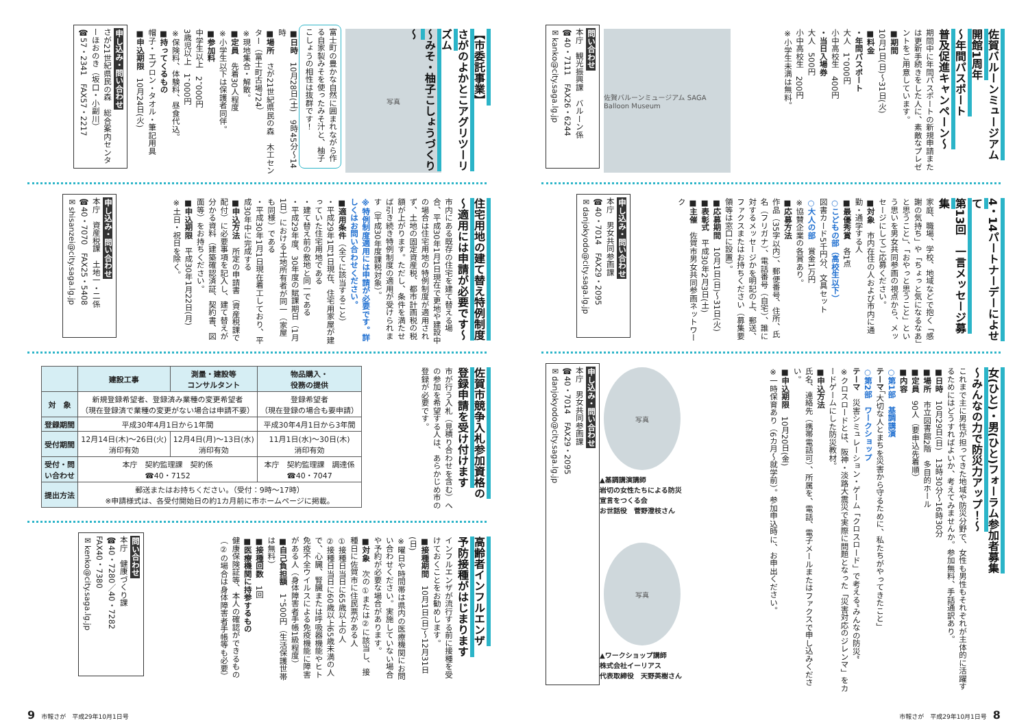佐賀バルーンミュージアム
開館1周年
～年間パスポート
普及促進キャンペーン～
期間中に年間パスポートの新規申請または更新手続きをした人に、素敵なプレゼントをご用意しています。
■期間
10月1日(日)～31日(火)
■料金
・年間パスポート
大人　1，000円
小中高校生　400円
・当日入場券
大人　500円
小中高校生　200円
※小学生未満は無料。
佐賀バルーンミュージアム SAGA Balloon Museum
問い合わせ
本庁　観光振興課　バルーン係
☎40・7111　FAX26・6244
✉kanko@city.saga.lg.jp
4・14パートナーデーによせて
第13回　一言メッセージ募集
家庭、職場、学校、地域などで抱く「感謝の気持ち」や「ちょっと気になるなあ」と思うこと」、「おやっと思うこと」という思いを男女共同参画の視点から、メッセージにしてご応募ください。
■対象　市内在住の人および市内に通勤・通学する人
■最優秀賞　各1点
○こどもの部（高校生以下）
図書カード5千円分、文具セット
○大人の部　賞金1万円
※協賛企業の各賞あり。
■応募方法
作品（35字以内）、郵便番号、住所、氏名（フリガナ）、電話番号（自宅）、誰に対するメッセージかを明記の上、郵送、ファクスまたはお持ちください（募集要領等は窓口に設置）。
■応募期間　10月1日(日)～31日(火)
■表彰式　平成30年2月3日(土)
■主催　佐賀市男女共同参画ネットワーク
申し込み・問い合わせ
本庁　男女共同参画課
☎40・7014　FAX29・2095
✉danjokyodo@city.saga.lg.jp
女(ひと)・男(ひと)フォーラム参加者募集
～みんなの力で防災力アップ！～
これまで主に男性が担ってきた地域や防災分野で、女性も男性もそれぞれが主体的に活躍するためにはどうすればよいか、考えてみませんか。参加無料、手話通訳あり。
■日時　10月29日(日)　13時30分～16時30分
■場所　市立図書館2階　多目的ホール
■定員　90人（要申込先着順）
■内容
○第1部　基調講演
テーマ「大切な人とまちを災害から守るために、私たちがやってきたこと」
○第2部　ワークショップ
テーマ　災害シミュレーション・ゲーム「クロスロード」で考える“みんなの防災”
※クロスロードとは、阪神・淡路大震災で実際に問題となった「災害対応のジレンマ」をカードゲームにした防災教材。
■申込方法
氏名、連絡先（携帯電話可）、所属を、電話、電子メールまたはファクスで申し込みください。
■申込期限　10月20日(金)
※一時保育あり（6カ月～就学前）。参加申込時に、お申出ください。
写真
▲基調講演講師
岩切の女性たちによる防災宣言をつくる会
お世話役　菅野澄枝さん
写真
▲ワークショップ講師
株式会社イーリアス
代表取締役　天野英樹さん
申し込み・問い合わせ
本庁　男女共同参画課
☎40・7014　FAX29・2095
✉danjokyodo@city.saga.lg.jp
【市委託事業】
さがのよかとこアグリツーリズム
～みそ・柚子こしょうづくり～
写真
富士町の豊かな自然に囲まれながら作る自家製みそを使ったみそ汁と、柚子こしょうの相性は抜群です！
■日時　10月28日(土)　9時45分～14時
■場所　さが21世紀県民の森　木工センター（富士町古場724）
※現地集合・解散。
■定員　先着30人程度
※小学生以下は保護者同伴。
■参加料
中学生以上　2，000円
3歳児以上　1，000円
※保険料、体験料、昼食代込。
■持ってくるもの
帽子・エプロン・タオル・筆記用具
■申込期限　10月24日(火)
申し込み・問い合わせ
さが21世紀県民の森　総合案内センターほおのき（坂口・小副川）
☎57・2341　FAX57・2217
住宅用地の建て替え特例制度
～適用には申請が必要です～
市内にある既存の住宅を建て替える場合、平成30年1月1日現在で更地や建設中の場合は住宅用地の特例制度が適用されず、土地の固定資産税、都市計画税の税額が上がります。ただし、条件を満たせば引き続き特例制度の適用が受けられます（平成30年度課税対象）。
※特例制度適用には申請が必要です。詳しくはお問い合わせください。
■適用条件（全てに該当すること）
・平成29年1月1日現在、住宅用家屋が建っていた住宅用地である
・建て替え前の敷地と同一である
・平成29年度、30年度の賦課期日（1月1日）における土地所有者が同一（家屋も同様）である
・平成30年1月1日現在着工しており、平成30年中に完成する
■申込方法　所定の申請書（資産税課で配付）に必要事項を記入し、建て替えが分かる資料（建築確認済証、契約書、図面等）をお持ちください。
■申込期限　平成30年1月22日(月)
※土日・祝日を除く。
申し込み・問い合わせ
本庁　資産税課　土地一・二係
☎40・7070　FAX25・5408
✉shisanzei@city.saga.lg.jp
佐賀市競争入札参加資格の
登録申請を受け付けます
市が行う入札（見積り合わせを含む）への参加を希望する人は、あらかじめ市の登録が必要です。
| | 建設工事 | 測量・建設等 コンサルタント | 物品購入・ 役務の提供 |
| --- | --- | --- | --- |
| 対 象 | 新規登録希望者、登録済み業種の変更希望者 （現在登録済で業種の変更がない場合は申請不要） | | 登録希望者 （現在登録の場合も要申請） |
| 登録期間 | 平成30年4月1日から1年間 | | 平成30年4月1日から3年間 |
| 受付期間 | 12月14日(木)～26日(火) 消印有効 | 12月4日(月)～13日(水) 消印有効 | 11月1日(水)～30日(木) 消印有効 |
| 受付・問 い合わせ | 本庁 契約監理課 契約係 ☎40・7152 | | 本庁 契約監理課 調達係 ☎40・7047 |
| 提出方法 | 郵送またはお持ちください。（受付：9時～17時） ※申請様式は、各受付開始日の約1カ月前に市ホームページに掲載。 | | |
高齢者インフルエンザ
予防接種がはじまります
インフルエンザが流行する前に接種を受けておくことをお勧めします。
■接種期間　10月1日(日)～12月31日(日)
※曜日や時間帯は県内の医療機関にお問い合わせください。実施していない場合や予約が必要な場合があります。
■対象　次の①または②に該当し、接種日に佐賀市に住民票がある人
①接種日当日に65歳以上の人
②接種日当日に60歳以上65歳未満の人で、心臓、腎臓または呼吸器機能やヒト免疫不全ウイルスによる免疫機能に障害がある人（身体障害者手帳1級程度）
■自己負担額　1，500円（生活保護世帯は無料）
■接種回数　1回
■医療機関に持参するもの
健康保険証等、本人の確認ができるもの（②の場合は身体障害者手帳等も必要）
問い合わせ
本庁　健康づくり課
☎40・7280／40・7282
FAX40・7380
✉kenko@city.saga.lg.jp
9　市報さが　平成29年10月1日号 市報さが　平成29年10月1日号　8